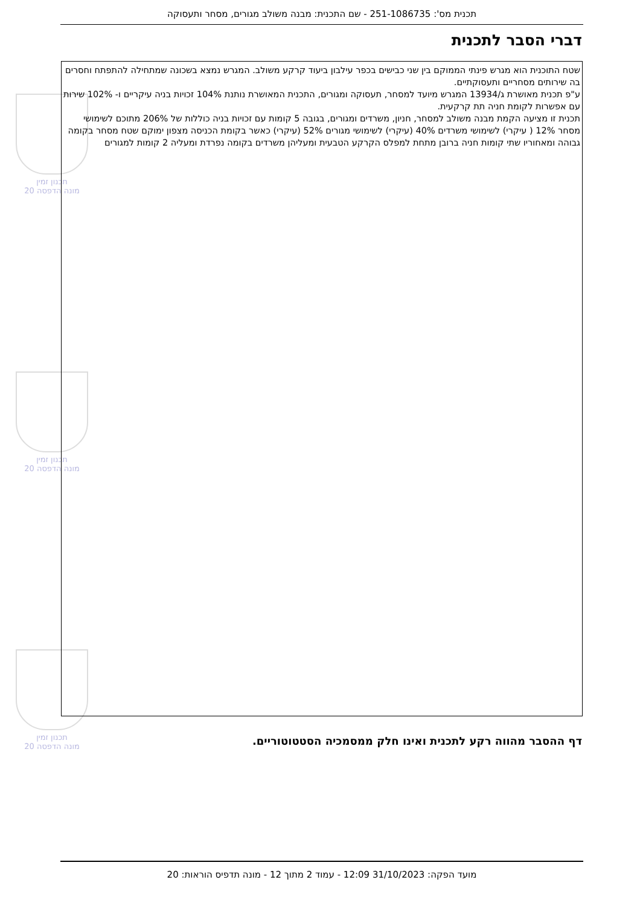תכנית מס': 251-1086735 - שם התכנית: מבנה משולב מגורים, מסחר ותעסוקה
דברי הסבר לתכנית
תכנון זמין
מונה הדפסה 20
תכנון זמין
מונה הדפסה 20
תכנון זמין
מונה הדפסה 20
שטח התוכנית הוא מגרש פינתי הממוקם בין שני כבישים בכפר עילבון ביעוד קרקע משולב. המגרש נמצא בשכונה שמתחילה להתפתח וחסרים בה שירותים מסחריים ותעסוקתיים.
ע"פ תכנית מאושרת ג/13934 המגרש מיועד למסחר, תעסוקה ומגורים, התכנית המאושרת נותנת 104% זכויות בניה עיקריים ו- 102% שירות עם אפשרות לקומת חניה תת קרקעית.
תכנית זו מציעה הקמת מבנה משולב למסחר, חניון, משרדים ומגורים, בגובה 5 קומות עם זכויות בניה כוללות של 206% מתוכם לשימושי מסחר 12% ( עיקרי) לשימושי משרדים 40% (עיקרי) לשימושי מגורים 52% (עיקרי) כאשר בקומת הכניסה מצפון ימוקם שטח מסחר בקומה גבוהה ומאחוריו שתי קומות חניה ברובן מתחת למפלס הקרקע הטבעית ומעליהן משרדים בקומה נפרדת ומעליה 2 קומות למגורים
דף ההסבר מהווה רקע לתכנית ואינו חלק ממסמכיה הסטטוטוריים.
מועד הפקה: 31/10/2023 12:09 - עמוד 2 מתוך 12 - מונה תדפיס הוראות: 20